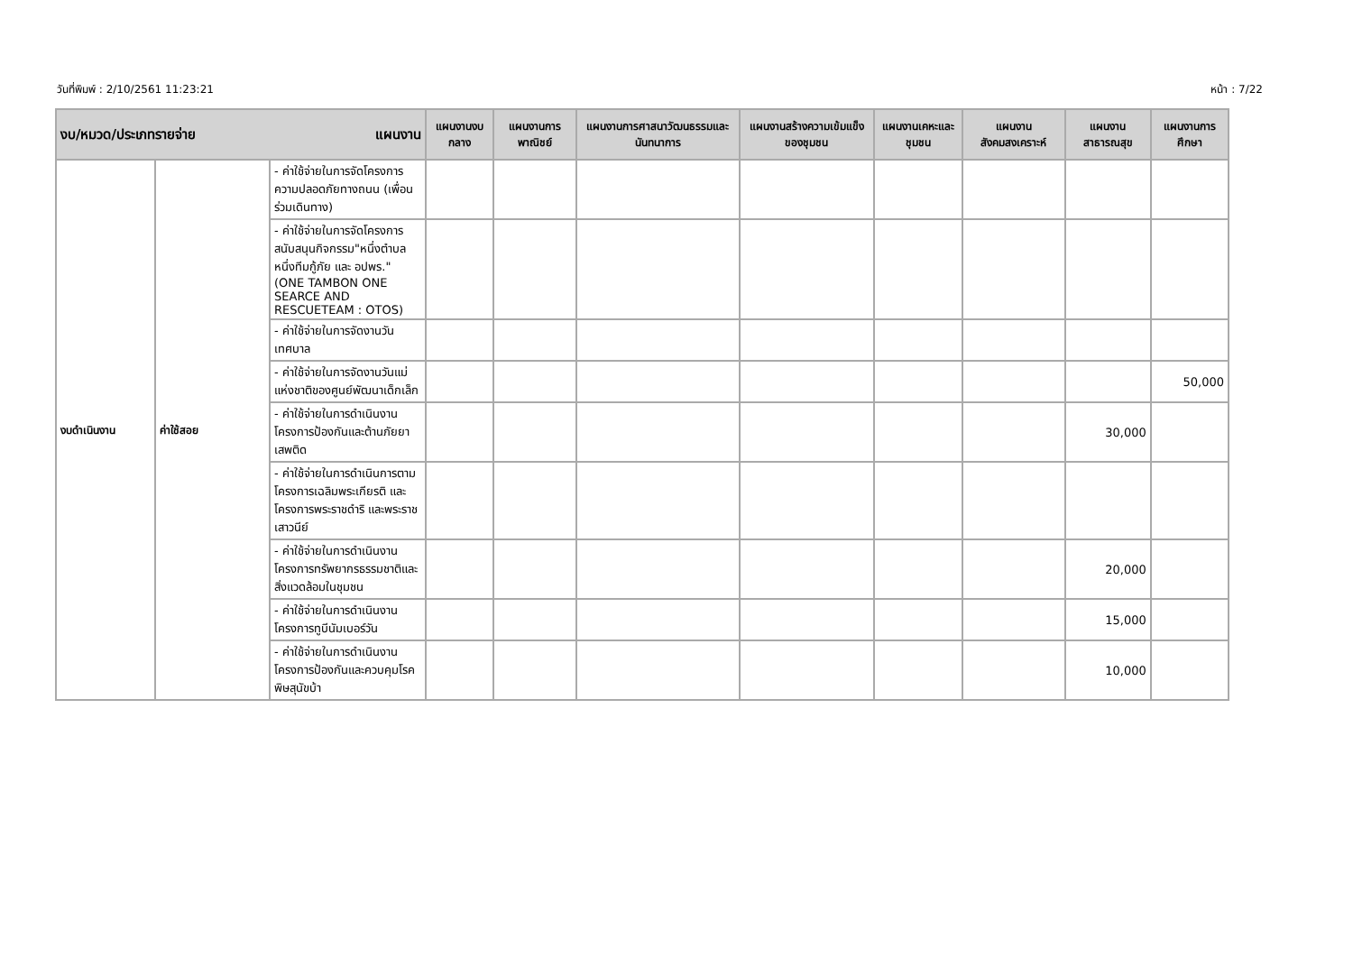วันที่พิมพ์ : 2/10/2561 11:23:21 หน้า : 7/22
| งบ/หมวด/ประเภทรายจ่าย แผนงาน | | | แผนงานงบกลาง | แผนงานการพาณิชย์ | แผนงานการศาสนาวัฒนธรรมและนันทนาการ | แผนงานสร้างความเข้มแข็งของชุมชน | แผนงานเคหะและชุมชน | แผนงานสังคมสงเคราะห์ | แผนงานสาธารณสุข | แผนงานการศึกษา |
| --- | --- | --- | --- | --- | --- | --- | --- | --- | --- | --- |
| งบดำเนินงาน | ค่าใช้สอย | - ค่าใช้จ่ายในการจัดโครงการความปลอดภัยทางถนน (เพื่อนร่วมเดินทาง) | | | | | | | | |
| | | - ค่าใช้จ่ายในการจัดโครงการสนับสนุนกิจกรรม"หนึ่งตำบลหนึ่งทีมกู้ภัย และ อปพร." (ONE TAMBON ONE SEARCE AND RESCUETEAM : OTOS) | | | | | | | | |
| | | - ค่าใช้จ่ายในการจัดงานวันเทศบาล | | | | | | | | |
| | | - ค่าใช้จ่ายในการจัดงานวันแม่แห่งชาติของศูนย์พัฒนาเด็กเล็ก | | | | | | | | 50,000 |
| | | - ค่าใช้จ่ายในการดำเนินงานโครงการป้องกันและต้านภัยยาเสพติด | | | | | | | 30,000 | |
| | | - ค่าใช้จ่ายในการดำเนินการตามโครงการเฉลิมพระเกียรติ และโครงการพระราชดำริ และพระราชเสาวนีย์ | | | | | | | | |
| | | - ค่าใช้จ่ายในการดำเนินงานโครงการทรัพยากรธรรมชาติและสิ่งแวดล้อมในชุมชน | | | | | | | 20,000 | |
| | | - ค่าใช้จ่ายในการดำเนินงานโครงการทูบีนัมเบอร์วัน | | | | | | | 15,000 | |
| | | - ค่าใช้จ่ายในการดำเนินงานโครงการป้องกันและควบคุมโรคพิษสุนัขบ้า | | | | | | | 10,000 | |